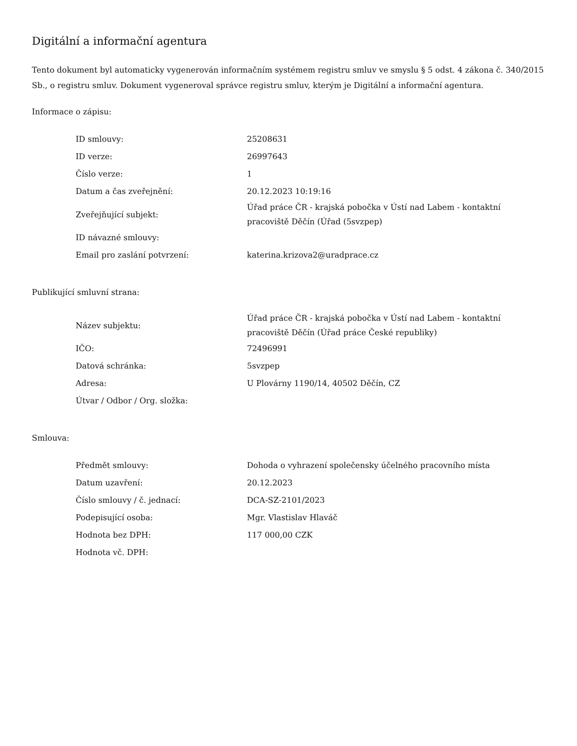Digitální a informační agentura
Tento dokument byl automaticky vygenerován informačním systémem registru smluv ve smyslu § 5 odst. 4 zákona č. 340/2015 Sb., o registru smluv. Dokument vygeneroval správce registru smluv, kterým je Digitální a informační agentura.
Informace o zápisu:
| ID smlouvy: | 25208631 |
| ID verze: | 26997643 |
| Číslo verze: | 1 |
| Datum a čas zveřejnění: | 20.12.2023 10:19:16 |
| Zveřejňující subjekt: | Úřad práce ČR - krajská pobočka v Ústí nad Labem - kontaktní pracoviště Děčín (Úřad (5svzpep) |
| ID návazné smlouvy: | |
| Email pro zaslání potvrzení: | katerina.krizova2@uradprace.cz |
Publikující smluvní strana:
| Název subjektu: | Úřad práce ČR - krajská pobočka v Ústí nad Labem - kontaktní pracoviště Děčín (Úřad práce České republiky) |
| IČO: | 72496991 |
| Datová schránka: | 5svzpep |
| Adresa: | U Plovárny 1190/14, 40502 Děčín, CZ |
| Útvar / Odbor / Org. složka: | |
Smlouva:
| Předmět smlouvy: | Dohoda o vyhrazení společensky účelného pracovního místa |
| Datum uzavření: | 20.12.2023 |
| Číslo smlouvy / č. jednací: | DCA-SZ-2101/2023 |
| Podepisující osoba: | Mgr. Vlastislav Hlaváč |
| Hodnota bez DPH: | 117 000,00 CZK |
| Hodnota vč. DPH: | |